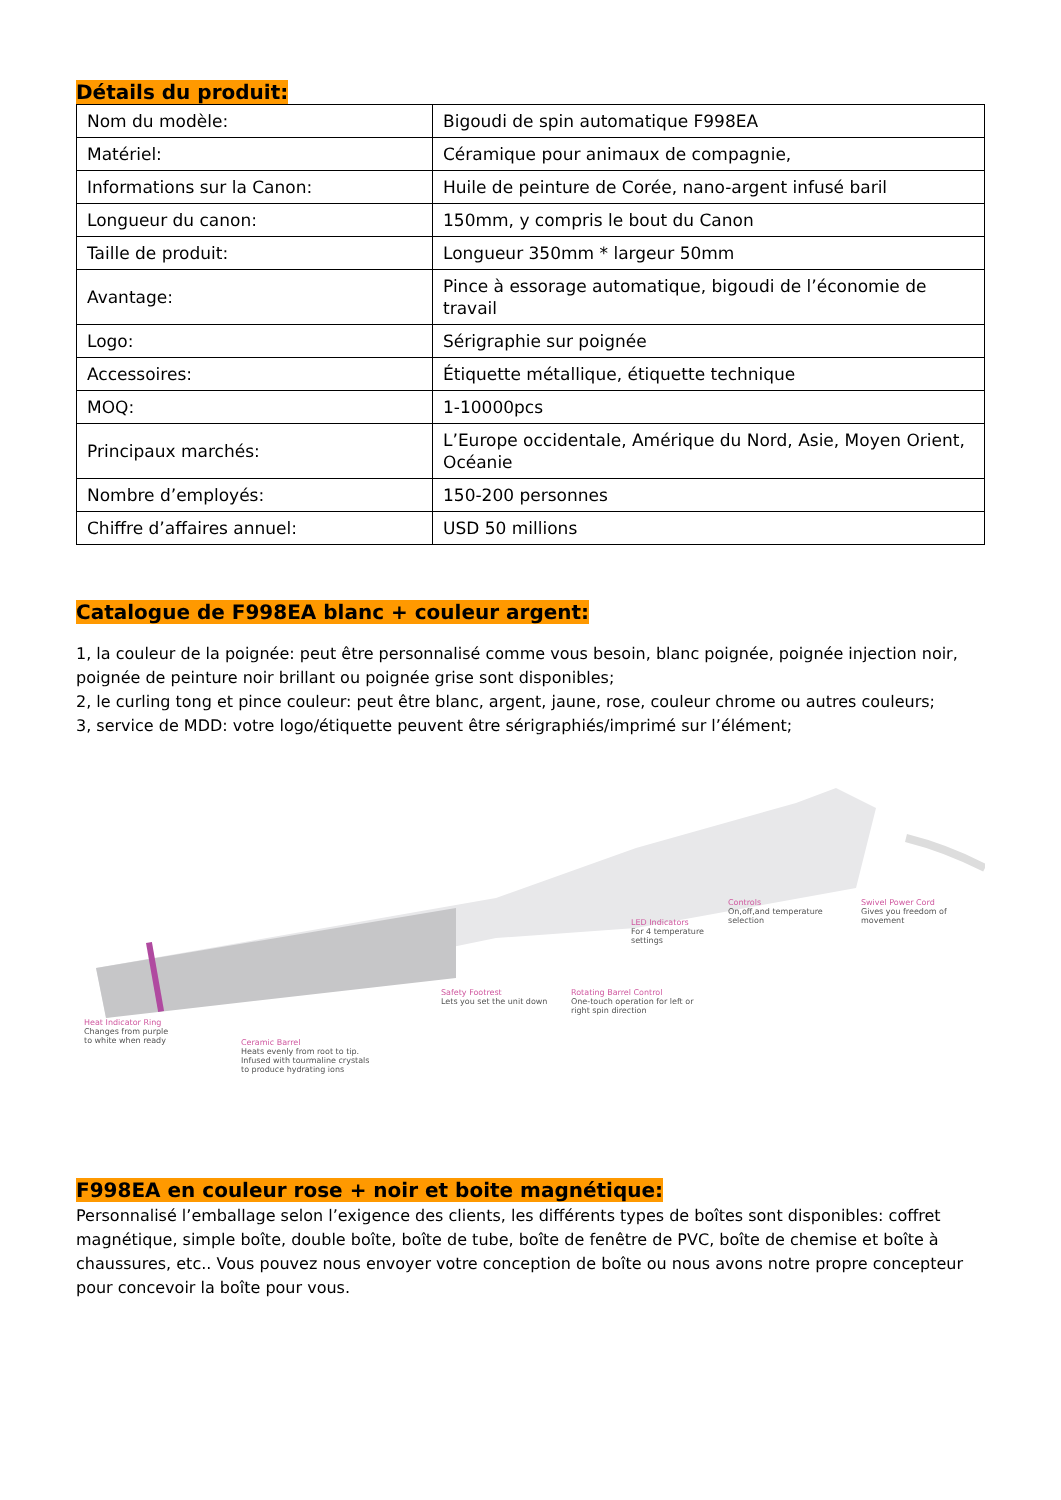Détails du produit:
| Nom du modèle: | Bigoudi de spin automatique F998EA |
| Matériel: | Céramique pour animaux de compagnie, |
| Informations sur la Canon: | Huile de peinture de Corée, nano-argent infusé baril |
| Longueur du canon: | 150mm, y compris le bout du Canon |
| Taille de produit: | Longueur 350mm * largeur 50mm |
| Avantage: | Pince à essorage automatique, bigoudi de l’économie de travail |
| Logo: | Sérigraphie sur poignée |
| Accessoires: | Étiquette métallique, étiquette technique |
| MOQ: | 1-10000pcs |
| Principaux marchés: | L’Europe occidentale, Amérique du Nord, Asie, Moyen Orient, Océanie |
| Nombre d’employés: | 150-200 personnes |
| Chiffre d’affaires annuel: | USD 50 millions |
Catalogue de F998EA blanc + couleur argent:
1, la couleur de la poignée: peut être personnalisé comme vous besoin, blanc poignée, poignée injection noir, poignée de peinture noir brillant ou poignée grise sont disponibles;
2, le curling tong et pince couleur: peut être blanc, argent, jaune, rose, couleur chrome ou autres couleurs;
3, service de MDD: votre logo/étiquette peuvent être sérigraphiés/imprimé sur l’élément;
Heat Indicator Ring
Changes from purple
to white when ready
Ceramic Barrel
Heats evenly from root to tip.
Infused with tourmaline crystals
to produce hydrating ions
Safety Footrest
Lets you set the unit down
Rotating Barrel Control
One-touch operation for left or
right spin direction
LED Indicators
For 4 temperature
settings
Controls
On,off,and temperature
selection
Swivel Power Cord
Gives you freedom of
movement
F998EA en couleur rose + noir et boite magnétique:
Personnalisé l’emballage selon l’exigence des clients, les différents types de boîtes sont disponibles: coffret magnétique, simple boîte, double boîte, boîte de tube, boîte de fenêtre de PVC, boîte de chemise et boîte à chaussures, etc.. Vous pouvez nous envoyer votre conception de boîte ou nous avons notre propre concepteur pour concevoir la boîte pour vous.